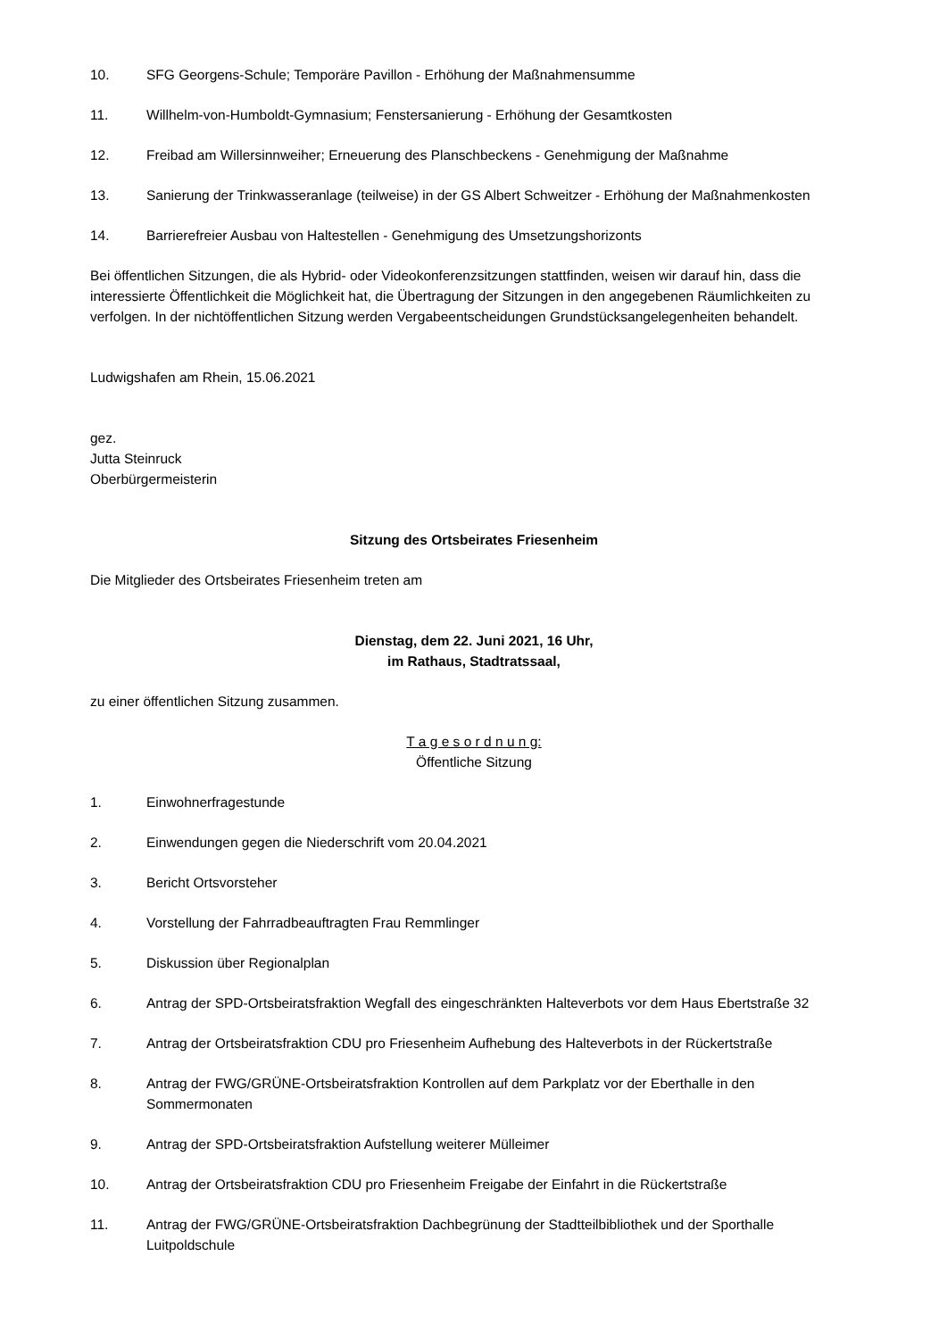10. SFG Georgens-Schule; Temporäre Pavillon - Erhöhung der Maßnahmensumme
11. Willhelm-von-Humboldt-Gymnasium; Fenstersanierung - Erhöhung der Gesamtkosten
12. Freibad am Willersinnweiher; Erneuerung des Planschbeckens - Genehmigung der Maßnahme
13. Sanierung der Trinkwasseranlage (teilweise) in der GS Albert Schweitzer - Erhöhung der Maßnahmenkosten
14. Barrierefreier Ausbau von Haltestellen - Genehmigung des Umsetzungshorizonts
Bei öffentlichen Sitzungen, die als Hybrid- oder Videokonferenzsitzungen stattfinden, weisen wir darauf hin, dass die interessierte Öffentlichkeit die Möglichkeit hat, die Übertragung der Sitzungen in den angegebenen Räumlichkeiten zu verfolgen. In der nichtöffentlichen Sitzung werden Vergabeentscheidungen Grundstücksangelegenheiten behandelt.
Ludwigshafen am Rhein, 15.06.2021
gez.
Jutta Steinruck
Oberbürgermeisterin
Sitzung des Ortsbeirates Friesenheim
Die Mitglieder des Ortsbeirates Friesenheim treten am
Dienstag, dem 22. Juni 2021, 16 Uhr,
im Rathaus, Stadtratssaal,
zu einer öffentlichen Sitzung zusammen.
T a g e s o r d n u n g:
Öffentliche Sitzung
1. Einwohnerfragestunde
2. Einwendungen gegen die Niederschrift vom 20.04.2021
3. Bericht Ortsvorsteher
4. Vorstellung der Fahrradbeauftragten Frau Remmlinger
5. Diskussion über Regionalplan
6. Antrag der SPD-Ortsbeiratsfraktion Wegfall des eingeschränkten Halteverbots vor dem Haus Ebertstraße 32
7. Antrag der Ortsbeiratsfraktion CDU pro Friesenheim Aufhebung des Halteverbots in der Rückertstraße
8. Antrag der FWG/GRÜNE-Ortsbeiratsfraktion Kontrollen auf dem Parkplatz vor der Eberthalle in den Sommermonaten
9. Antrag der SPD-Ortsbeiratsfraktion Aufstellung weiterer Mülleimer
10. Antrag der Ortsbeiratsfraktion CDU pro Friesenheim Freigabe der Einfahrt in die Rückertstraße
11. Antrag der FWG/GRÜNE-Ortsbeiratsfraktion Dachbegrünung der Stadtteilbibliothek und der Sporthalle Luitpoldschule